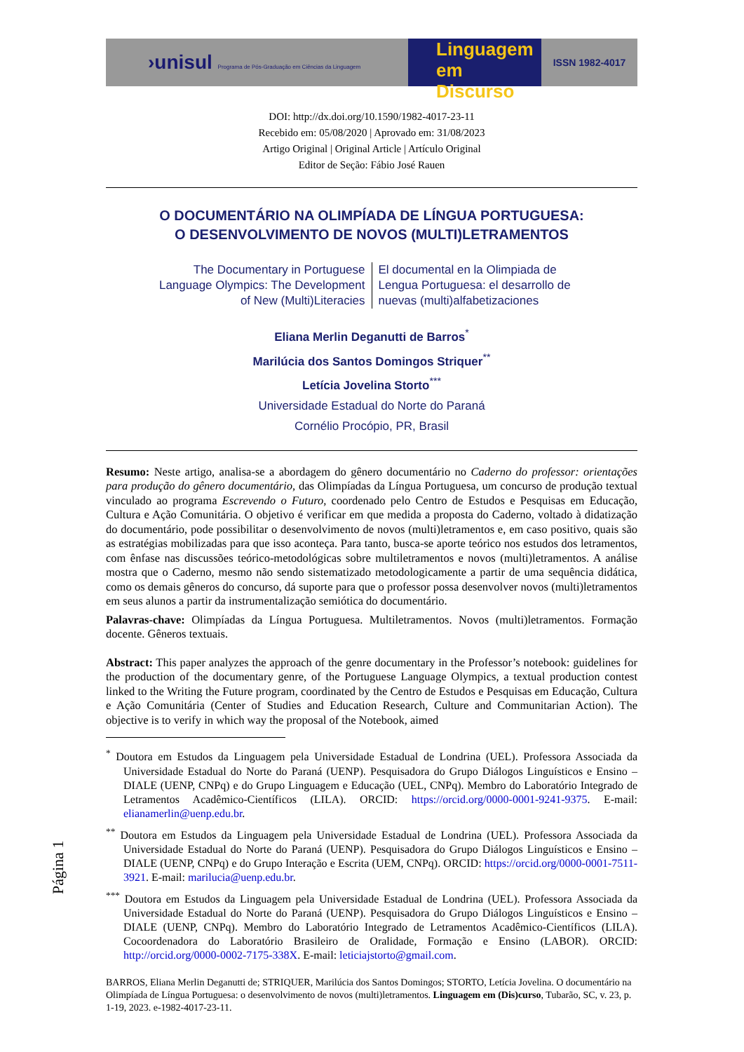›unisul Programa de Pós-Graduação em Ciências da Linguagem
Linguagem
em Discurso
ISSN 1982-4017
DOI: http://dx.doi.org/10.1590/1982-4017-23-11
Recebido em: 05/08/2020 | Aprovado em: 31/08/2023
Artigo Original | Original Article | Artículo Original
Editor de Seção: Fábio José Rauen
O DOCUMENTÁRIO NA OLIMPÍADA DE LÍNGUA PORTUGUESA:
O DESENVOLVIMENTO DE NOVOS (MULTI)LETRAMENTOS
The Documentary in Portuguese Language Olympics: The Development of New (Multi)Literacies
El documental en la Olimpiada de Lengua Portuguesa: el desarrollo de nuevas (multi)alfabetizaciones
Eliana Merlin Deganutti de Barros<sup>*</sup>
Marilúcia dos Santos Domingos Striquer<sup>**</sup>
Letícia Jovelina Storto<sup>***</sup>
Universidade Estadual do Norte do Paraná
Cornélio Procópio, PR, Brasil
Resumo: Neste artigo, analisa-se a abordagem do gênero documentário no Caderno do professor: orientações para produção do gênero documentário, das Olimpíadas da Língua Portuguesa, um concurso de produção textual vinculado ao programa Escrevendo o Futuro, coordenado pelo Centro de Estudos e Pesquisas em Educação, Cultura e Ação Comunitária. O objetivo é verificar em que medida a proposta do Caderno, voltado à didatização do documentário, pode possibilitar o desenvolvimento de novos (multi)letramentos e, em caso positivo, quais são as estratégias mobilizadas para que isso aconteça. Para tanto, busca-se aporte teórico nos estudos dos letramentos, com ênfase nas discussões teórico-metodológicas sobre multiletramentos e novos (multi)letramentos. A análise mostra que o Caderno, mesmo não sendo sistematizado metodologicamente a partir de uma sequência didática, como os demais gêneros do concurso, dá suporte para que o professor possa desenvolver novos (multi)letramentos em seus alunos a partir da instrumentalização semiótica do documentário.
Palavras-chave: Olimpíadas da Língua Portuguesa. Multiletramentos. Novos (multi)letramentos. Formação docente. Gêneros textuais.
Abstract: This paper analyzes the approach of the genre documentary in the Professor’s notebook: guidelines for the production of the documentary genre, of the Portuguese Language Olympics, a textual production contest linked to the Writing the Future program, coordinated by the Centro de Estudos e Pesquisas em Educação, Cultura e Ação Comunitária (Center of Studies and Education Research, Culture and Communitarian Action). The objective is to verify in which way the proposal of the Notebook, aimed
<sup>*</sup> Doutora em Estudos da Linguagem pela Universidade Estadual de Londrina (UEL). Professora Associada da Universidade Estadual do Norte do Paraná (UENP). Pesquisadora do Grupo Diálogos Linguísticos e Ensino – DIALE (UENP, CNPq) e do Grupo Linguagem e Educação (UEL, CNPq). Membro do Laboratório Integrado de Letramentos Acadêmico-Científicos (LILA). ORCID: https://orcid.org/0000-0001-9241-9375. E-mail: elianamerlin@uenp.edu.br.
<sup>**</sup> Doutora em Estudos da Linguagem pela Universidade Estadual de Londrina (UEL). Professora Associada da Universidade Estadual do Norte do Paraná (UENP). Pesquisadora do Grupo Diálogos Linguísticos e Ensino – DIALE (UENP, CNPq) e do Grupo Interação e Escrita (UEM, CNPq). ORCID: https://orcid.org/0000-0001-7511-3921. E-mail: marilucia@uenp.edu.br.
<sup>***</sup> Doutora em Estudos da Linguagem pela Universidade Estadual de Londrina (UEL). Professora Associada da Universidade Estadual do Norte do Paraná (UENP). Pesquisadora do Grupo Diálogos Linguísticos e Ensino – DIALE (UENP, CNPq). Membro do Laboratório Integrado de Letramentos Acadêmico-Científicos (LILA). Cocoordenadora do Laboratório Brasileiro de Oralidade, Formação e Ensino (LABOR). ORCID: http://orcid.org/0000-0002-7175-338X. E-mail: leticiajstorto@gmail.com.
BARROS, Eliana Merlin Deganutti de; STRIQUER, Marilúcia dos Santos Domingos; STORTO, Letícia Jovelina. O documentário na Olimpíada de Língua Portuguesa: o desenvolvimento de novos (multi)letramentos. Linguagem em (Dis)curso, Tubarão, SC, v. 23, p. 1-19, 2023. e-1982-4017-23-11.
Página 1